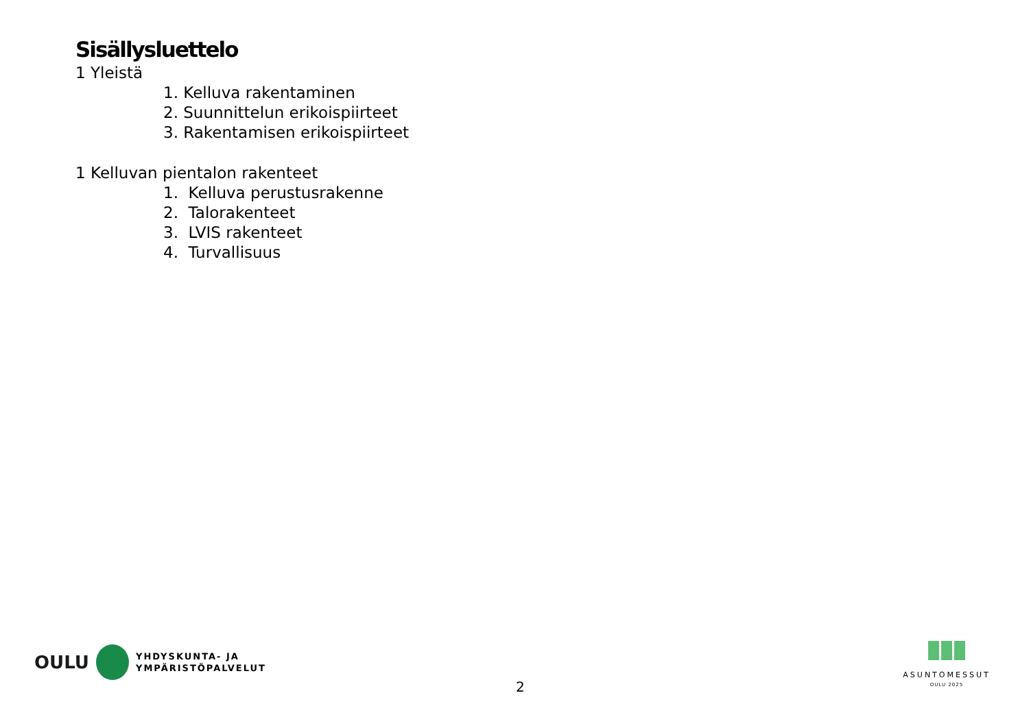Sisällysluettelo
1 Yleistä
1. Kelluva rakentaminen
2. Suunnittelun erikoispiirteet
3. Rakentamisen erikoispiirteet
1 Kelluvan pientalon rakenteet
1. Kelluva perustusrakenne
2. Talorakenteet
3. LVIS rakenteet
4. Turvallisuus
OULU
YHDYSKUNTA- JA
YMPÄRISTÖPALVELUT
2
ASUNTOMESSUT
OULU 2025